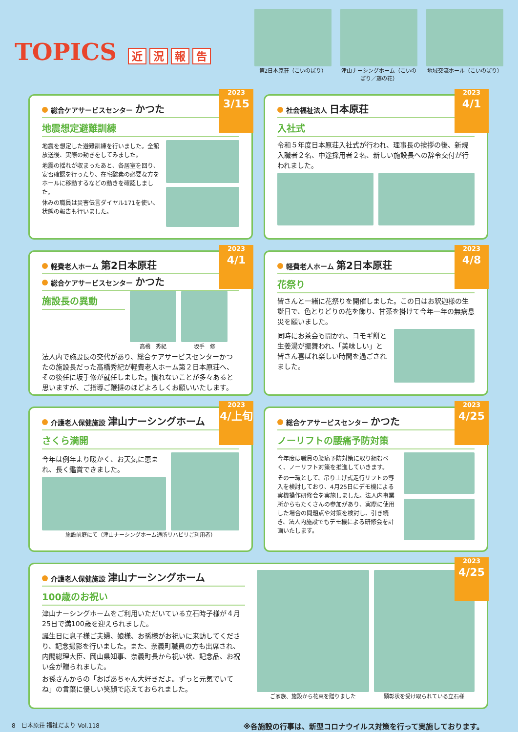TOPICS 近況報告
第2日本原荘（こいのぼり） 津山ナーシングホーム（こいのぼり／藤の花）
地域交流ホール（こいのぼり）
2023
3/15
総合ケアサービスセンター かつた
地震想定避難訓練
地震を想定した避難訓練を行いました。全館放送後、実際の動きをしてみました。
地震の揺れが収まったあと、各居室を回り、安否確認を行ったり、在宅酸素の必要な方をホールに移動するなどの動きを確認しました。
休みの職員は災害伝言ダイヤル171を使い、状態の報告も行いました。
2023
4/1
社会福祉法人 日本原荘
入社式
令和５年度日本原荘入社式が行われ、理事長の挨拶の後、新規入職者２名、中途採用者２名、新しい施設長への辞令交付が行われました。
2023
4/1
軽費老人ホーム 第2日本原荘
総合ケアサービスセンター かつた
施設長の異動
高橋　秀紀 坂手　修
法人内で施設長の交代があり、総合ケアサービスセンターかつたの施設長だった高橋秀紀が軽費老人ホーム第２日本原荘へ、その後任に坂手修が就任しました。慣れないことが多々あると思いますが、ご指導ご鞭撻のほどよろしくお願いいたします。
2023
4/8
軽費老人ホーム 第2日本原荘
花祭り
皆さんと一緒に花祭りを開催しました。この日はお釈迦様の生誕日で、色とりどりの花を飾り、甘茶を掛けて今年一年の無病息災を願いました。
同時にお茶会も開かれ、ヨモギ餅と生姜湯が振舞われ、「美味しい」と皆さん喜ばれ楽しい時間を過ごされました。
2023
4/上旬
介護老人保健施設 津山ナーシングホーム
さくら満開
今年は例年より暖かく、お天気に恵まれ、長く鑑賞できました。
施設前庭にて（津山ナーシングホーム通所リハビリご利用者）
2023
4/25
総合ケアサービスセンター かつた
ノーリフトの腰痛予防対策
今年度は職員の腰痛予防対策に取り組むべく、ノーリフト対策を推進していきます。
その一環として、吊り上げ式走行リフトの導入を検討しており、4月25日にデモ機による実機操作研修会を実施しました。法人内事業所からもたくさんの参加があり、実際に使用した場合の問題点や対策を検討し、引き続き、法人内施設でもデモ機による研修会を計画いたします。
2023
4/25
介護老人保健施設 津山ナーシングホーム
100歳のお祝い
津山ナーシングホームをご利用いただいている立石時子様が４月25日で満100歳を迎えられました。
誕生日に息子様ご夫婦、娘様、お孫様がお祝いに来訪してくださり、記念撮影を行いました。また、奈義町職員の方も出席され、内閣総理大臣、岡山県知事、奈義町長から祝い状、記念品、お祝い金が贈られました。
お孫さんからの「おばあちゃん大好きだよ。ずっと元気でいてね」の言葉に優しい笑顔で応えておられました。
ご家族、施設から花束を贈りました 顕彰状を受け取られている立石様
8　日本原荘 福祉だより Vol.118 ※各施設の行事は、新型コロナウイルス対策を行って実施しております。